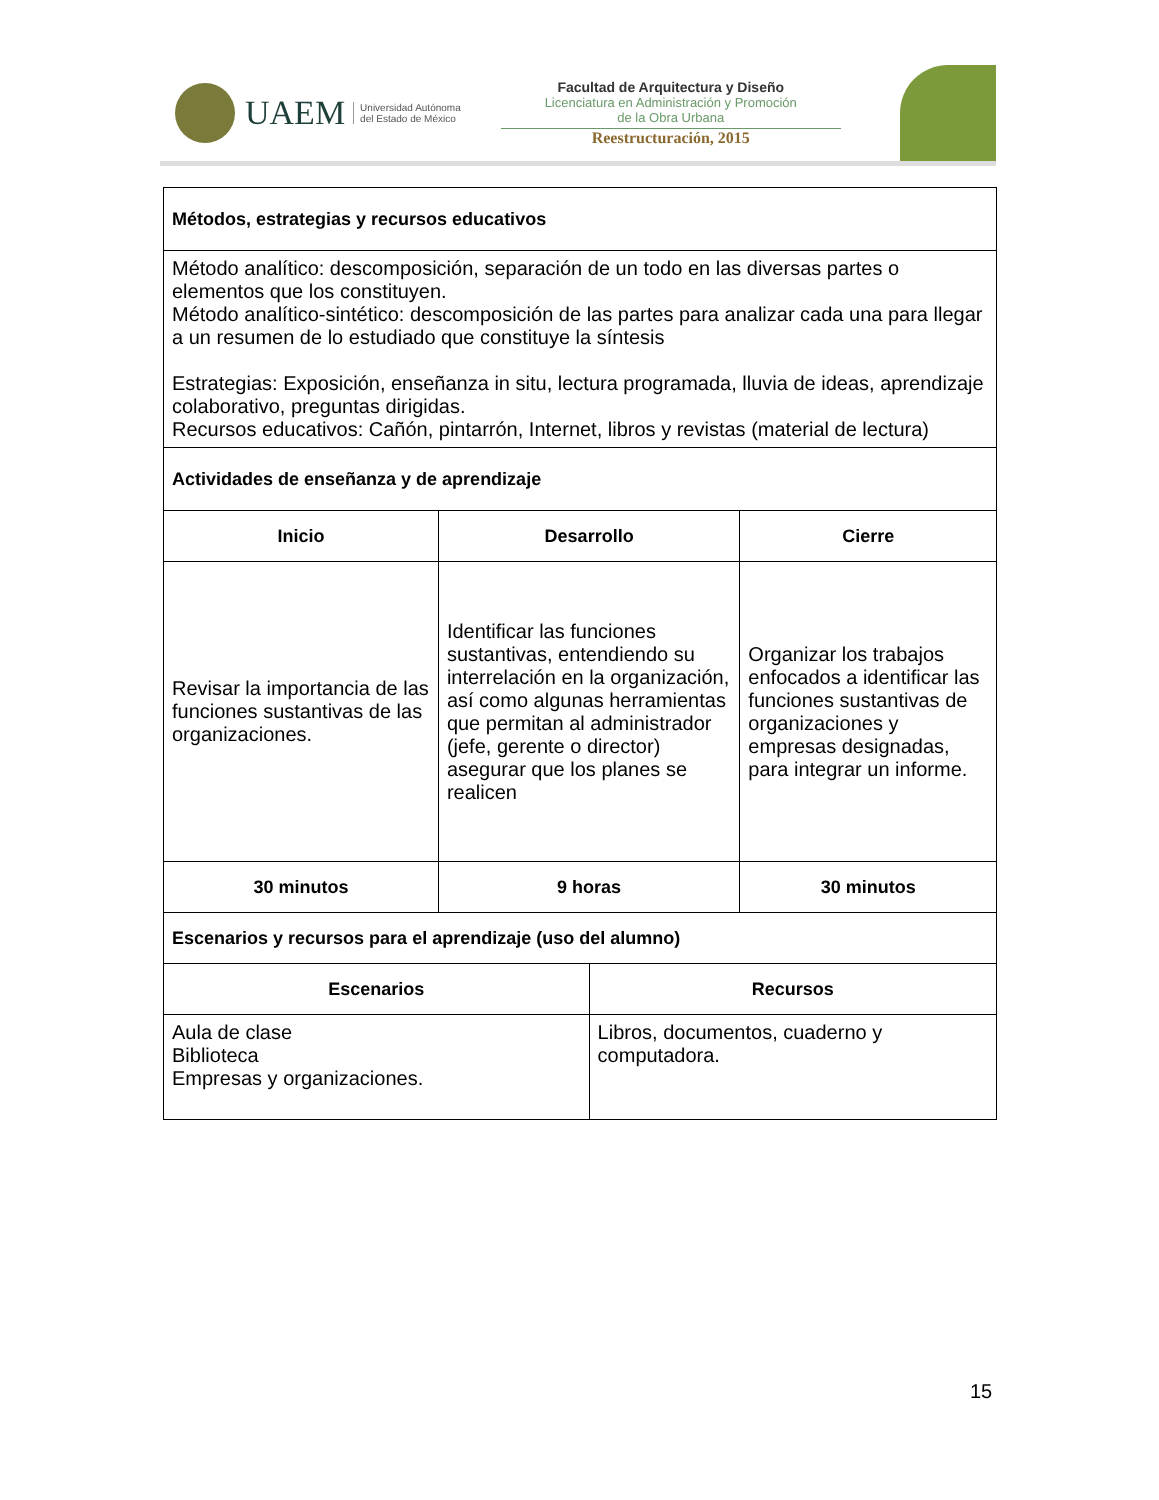UAEM Universidad Autónoma
del Estado de México
Facultad de Arquitectura y Diseño
Licenciatura en Administración y Promoción
de la Obra Urbana
Reestructuración, 2015
| Métodos, estrategias y recursos educativos | | | |
| --- | --- | --- | --- |
| Método analítico: descomposición, separación de un todo en las diversas partes o elementos que los constituyen. Método analítico-sintético: descomposición de las partes para analizar cada una para llegar a un resumen de lo estudiado que constituye la síntesis Estrategias: Exposición, enseñanza in situ, lectura programada, lluvia de ideas, aprendizaje colaborativo, preguntas dirigidas. Recursos educativos: Cañón, pintarrón, Internet, libros y revistas (material de lectura) | | | |
| Actividades de enseñanza y de aprendizaje | | | |
| Inicio | Desarrollo | | Cierre |
| Revisar la importancia de las funciones sustantivas de las organizaciones. | Identificar las funciones sustantivas, entendiendo su interrelación en la organización, así como algunas herramientas que permitan al administrador (jefe, gerente o director) asegurar que los planes se realicen | | Organizar los trabajos enfocados a identificar las funciones sustantivas de organizaciones y empresas designadas, para integrar un informe. |
| 30 minutos | 9 horas | | 30 minutos |
| Escenarios y recursos para el aprendizaje (uso del alumno) | | | |
| Escenarios | | Recursos | |
| Aula de clase Biblioteca Empresas y organizaciones. | | Libros, documentos, cuaderno y computadora. | |
15